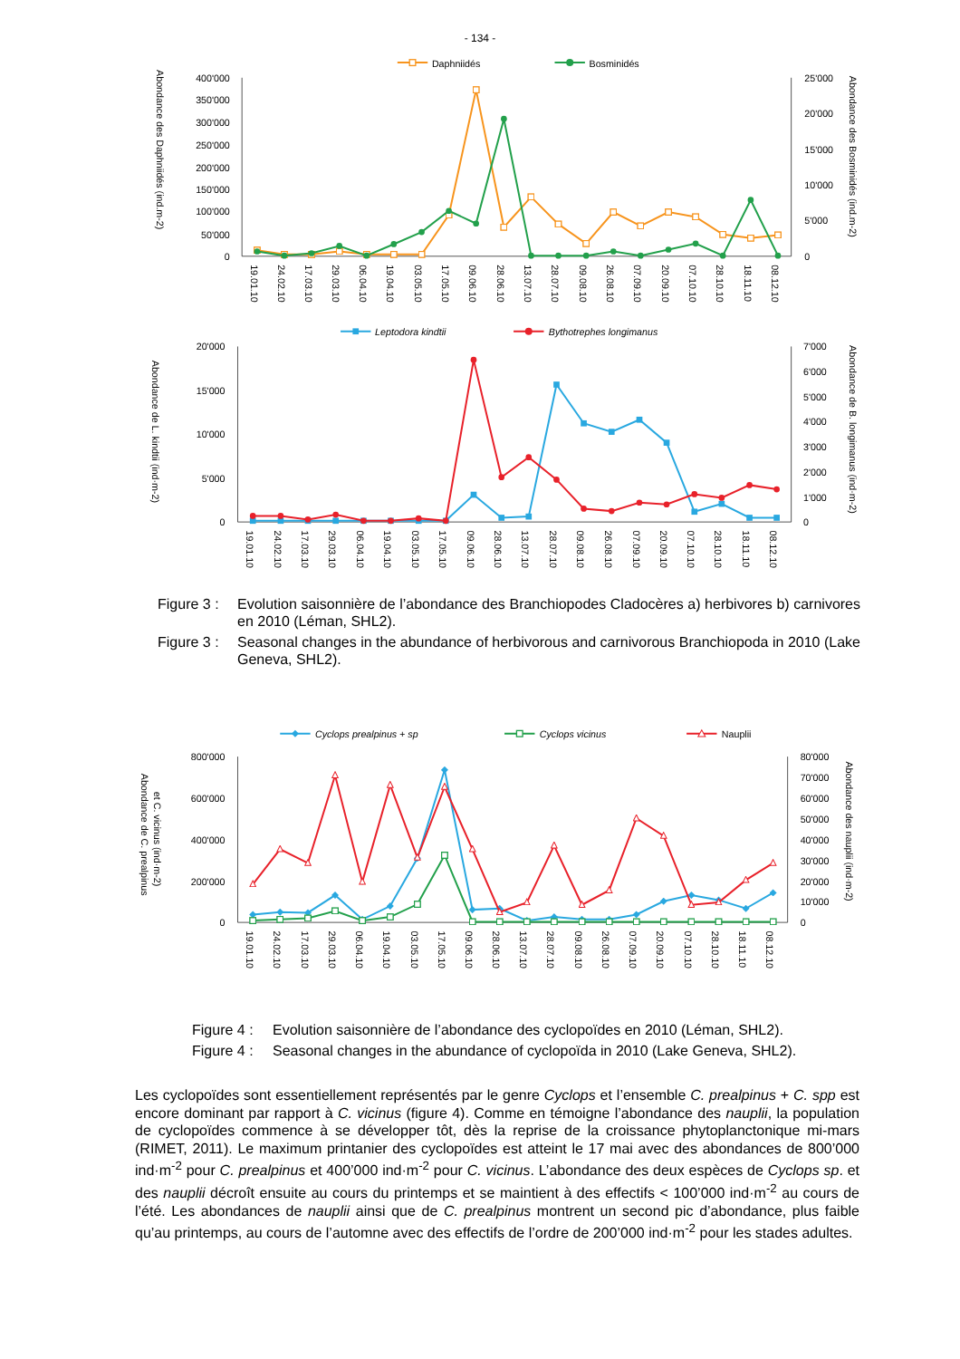- 134 -
Daphniidés
Bosminidés
400'000
350'000
300'000
250'000
200'000
150'000
100'000
50'000
0
25'000
20'000
15'000
10'000
5'000
0
Abondance des Daphniidés (ind.m-2)
Abondance des Bosminidés (ind.m-2)
19.01.10
24.02.10
17.03.10
29.03.10
06.04.10
19.04.10
03.05.10
17.05.10
09.06.10
28.06.10
13.07.10
28.07.10
09.08.10
26.08.10
07.09.10
20.09.10
07.10.10
28.10.10
18.11.10
08.12.10
Leptodora kindtii
Bythotrephes longimanus
20'000
15'000
10'000
5'000
0
7'000
6'000
5'000
4'000
3'000
2'000
1'000
0
Abondance de L. kindtii (ind·m-2)
Abondance de B. longimanus (ind·m-2)
19.01.10
24.02.10
17.03.10
29.03.10
06.04.10
19.04.10
03.05.10
17.05.10
09.06.10
28.06.10
13.07.10
28.07.10
09.08.10
26.08.10
07.09.10
20.09.10
07.10.10
28.10.10
18.11.10
08.12.10
Figure 3 :
Evolution saisonnière de l’abondance des Branchiopodes Cladocères a) herbivores b) carnivores en 2010 (Léman, SHL2).
Figure 3 :
Seasonal changes in the abundance of herbivorous and carnivorous Branchiopoda in 2010 (Lake Geneva, SHL2).
Cyclops prealpinus + sp
Cyclops vicinus
Nauplii
800'000
600'000
400'000
200'000
0
80'000
70'000
60'000
50'000
40'000
30'000
20'000
10'000
0
Abondance de C. prealpinus
et C. vicinus (ind·m-2)
Abondance des nauplii (ind·m-2)
19.01.10
24.02.10
17.03.10
29.03.10
06.04.10
19.04.10
03.05.10
17.05.10
09.06.10
28.06.10
13.07.10
28.07.10
09.08.10
26.08.10
07.09.10
20.09.10
07.10.10
28.10.10
18.11.10
08.12.10
Figure 4 :
Evolution saisonnière de l’abondance des cyclopoïdes en 2010 (Léman, SHL2).
Figure 4 :
Seasonal changes in the abundance of cyclopoïda in 2010 (Lake Geneva, SHL2).
Les cyclopoïdes sont essentiellement représentés par le genre Cyclops et l’ensemble C. prealpinus + C. spp est encore dominant par rapport à C. vicinus (figure 4). Comme en témoigne l’abondance des nauplii, la population de cyclopoïdes commence à se développer tôt, dès la reprise de la croissance phytoplanctonique mi-mars (RIMET, 2011). Le maximum printanier des cyclopoïdes est atteint le 17 mai avec des abondances de 800’000 ind·m<sup>-2</sup> pour C. prealpinus et 400’000 ind·m<sup>-2</sup> pour C. vicinus. L’abondance des deux espèces de Cyclops sp. et des nauplii décroît ensuite au cours du printemps et se maintient à des effectifs < 100’000 ind·m<sup>-2</sup> au cours de l’été. Les abondances de nauplii ainsi que de C. prealpinus montrent un second pic d’abondance, plus faible qu’au printemps, au cours de l’automne avec des effectifs de l’ordre de 200’000 ind·m<sup>-2</sup> pour les stades adultes.